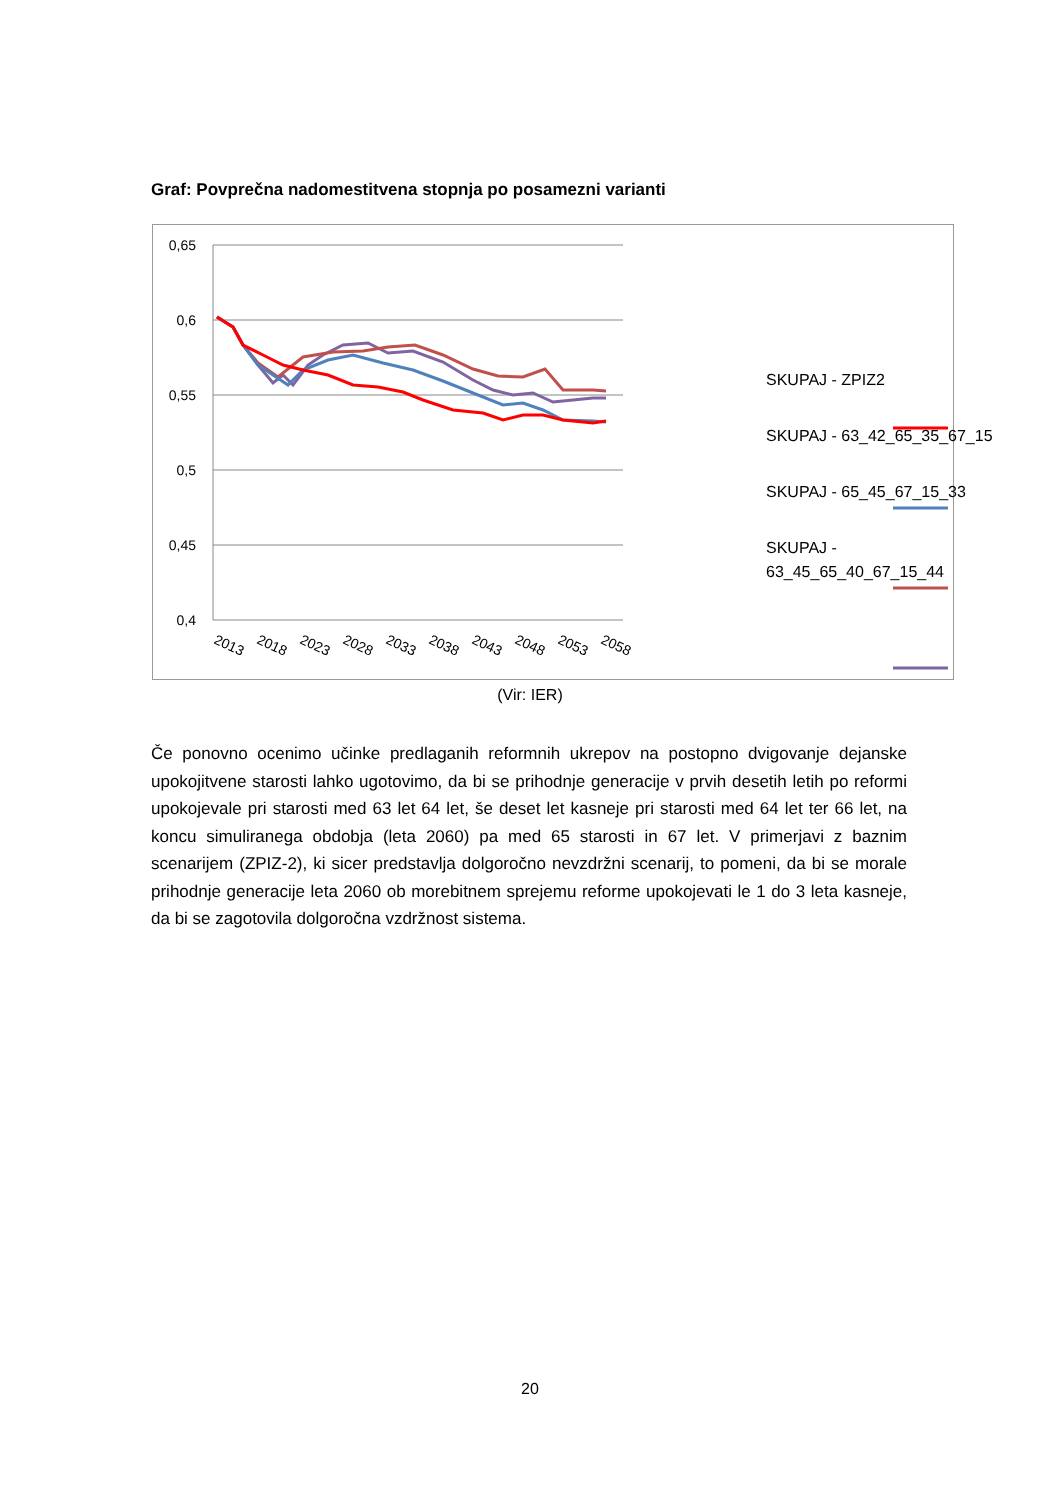Graf: Povprečna nadomestitvena stopnja po posamezni varianti
0,65
0,6
0,55
0,5
0,45
0,4
2013
2018
2023
2028
2033
2038
2043
2048
2053
2058
SKUPAJ - ZPIZ2
SKUPAJ - 63_42_65_35_67_15
SKUPAJ - 65_45_67_15_33
SKUPAJ -
63_45_65_40_67_15_44
(Vir: IER)
Če ponovno ocenimo učinke predlaganih reformnih ukrepov na postopno dvigovanje dejanske upokojitvene starosti lahko ugotovimo, da bi se prihodnje generacije v prvih desetih letih po reformi upokojevale pri starosti med 63 let 64 let, še deset let kasneje pri starosti med 64 let ter 66 let, na koncu simuliranega obdobja (leta 2060) pa med 65 starosti in 67 let. V primerjavi z baznim scenarijem (ZPIZ-2), ki sicer predstavlja dolgoročno nevzdržni scenarij, to pomeni, da bi se morale prihodnje generacije leta 2060 ob morebitnem sprejemu reforme upokojevati le 1 do 3 leta kasneje, da bi se zagotovila dolgoročna vzdržnost sistema.
20